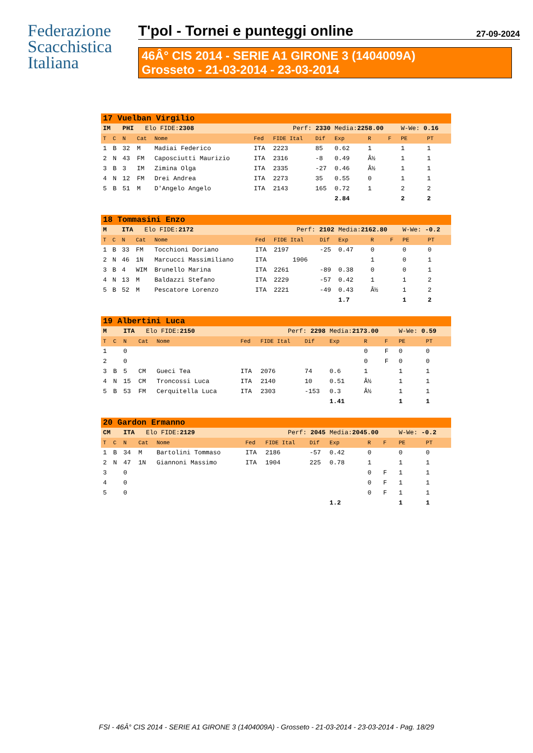Federazione
Scacchistica
Italiana
T'pol - Tornei e punteggi online 27-09-2024
46Â° CIS 2014 - SERIE A1 GIRONE 3 (1404009A)
Grosseto - 21-03-2014 - 23-03-2014
| 17 Vuelban Virgilio | | | | | | | | | | | | |
| IM | | PHI Elo FIDE: 2308 | | | Perf: 2330 | | | Media: 2258.00 | | | W-We: 0.16 | |
| T | C | N | Cat | Nome | Fed | FIDE Ital | Dif | Exp | R | F | PE | PT |
| 1 | B | 32 | M | Madiai Federico | ITA | 2223 | 85 | 0.62 | 1 | | 1 | 1 |
| 2 | N | 43 | FM | Caposciutti Maurizio | ITA | 2316 | -8 | 0.49 | Â½ | | 1 | 1 |
| 3 | B | 3 | IM | Zimina Olga | ITA | 2335 | -27 | 0.46 | Â½ | | 1 | 1 |
| 4 | N | 12 | FM | Drei Andrea | ITA | 2273 | 35 | 0.55 | 0 | | 1 | 1 |
| 5 | B | 51 | M | D'Angelo Angelo | ITA | 2143 | 165 | 0.72 | 1 | | 2 | 2 |
| | | | | | | | | 2.84 | | | 2 | 2 |
| 18 Tommasini Enzo | | | | | | | | | | | | |
| M | | ITA Elo FIDE: 2172 | | | Perf: 2102 | | | Media: 2162.80 | | | W-We: -0.2 | |
| T | C | N | Cat | Nome | Fed | FIDE Ital | Dif | Exp | R | F | PE | PT |
| 1 | B | 33 | FM | Tocchioni Doriano | ITA | 2197 | -25 | 0.47 | 0 | | 0 | 0 |
| 2 | N | 46 | 1N | Marcucci Massimiliano | ITA | 1906 | | | 1 | | 0 | 1 |
| 3 | B | 4 | WIM | Brunello Marina | ITA | 2261 | -89 | 0.38 | 0 | | 0 | 1 |
| 4 | N | 13 | M | Baldazzi Stefano | ITA | 2229 | -57 | 0.42 | 1 | | 1 | 2 |
| 5 | B | 52 | M | Pescatore Lorenzo | ITA | 2221 | -49 | 0.43 | Â½ | | 1 | 2 |
| | | | | | | | | 1.7 | | | 1 | 2 |
| 19 Albertini Luca | | | | | | | | | | | | |
| M | | ITA Elo FIDE: 2150 | | | Perf: 2298 | | | Media: 2173.00 | | | W-We: 0.59 | |
| T | C | N | Cat | Nome | Fed | FIDE Ital | Dif | Exp | R | F | PE | PT |
| 1 | | 0 | | | | | | | 0 | F | 0 | 0 |
| 2 | | 0 | | | | | | | 0 | F | 0 | 0 |
| 3 | B | 5 | CM | Gueci Tea | ITA | 2076 | 74 | 0.6 | 1 | | 1 | 1 |
| 4 | N | 15 | CM | Troncossi Luca | ITA | 2140 | 10 | 0.51 | Â½ | | 1 | 1 |
| 5 | B | 53 | FM | Cerquitella Luca | ITA | 2303 | -153 | 0.3 | Â½ | | 1 | 1 |
| | | | | | | | | 1.41 | | | 1 | 1 |
| 20 Gardon Ermanno | | | | | | | | | | | | |
| CM | | ITA Elo FIDE: 2129 | | | Perf: 2045 | | | Media: 2045.00 | | | W-We: -0.2 | |
| T | C | N | Cat | Nome | Fed | FIDE Ital | Dif | Exp | R | F | PE | PT |
| 1 | B | 34 | M | Bartolini Tommaso | ITA | 2186 | -57 | 0.42 | 0 | | 0 | 0 |
| 2 | N | 47 | 1N | Giannoni Massimo | ITA | 1904 | 225 | 0.78 | 1 | | 1 | 1 |
| 3 | | 0 | | | | | | | 0 | F | 1 | 1 |
| 4 | | 0 | | | | | | | 0 | F | 1 | 1 |
| 5 | | 0 | | | | | | | 0 | F | 1 | 1 |
| | | | | | | | | 1.2 | | | 1 | 1 |
FSI - 46Â° CIS 2014 - SERIE A1 GIRONE 3 (1404009A) - Grosseto - 21-03-2014 - 23-03-2014 - Pag. 18/29